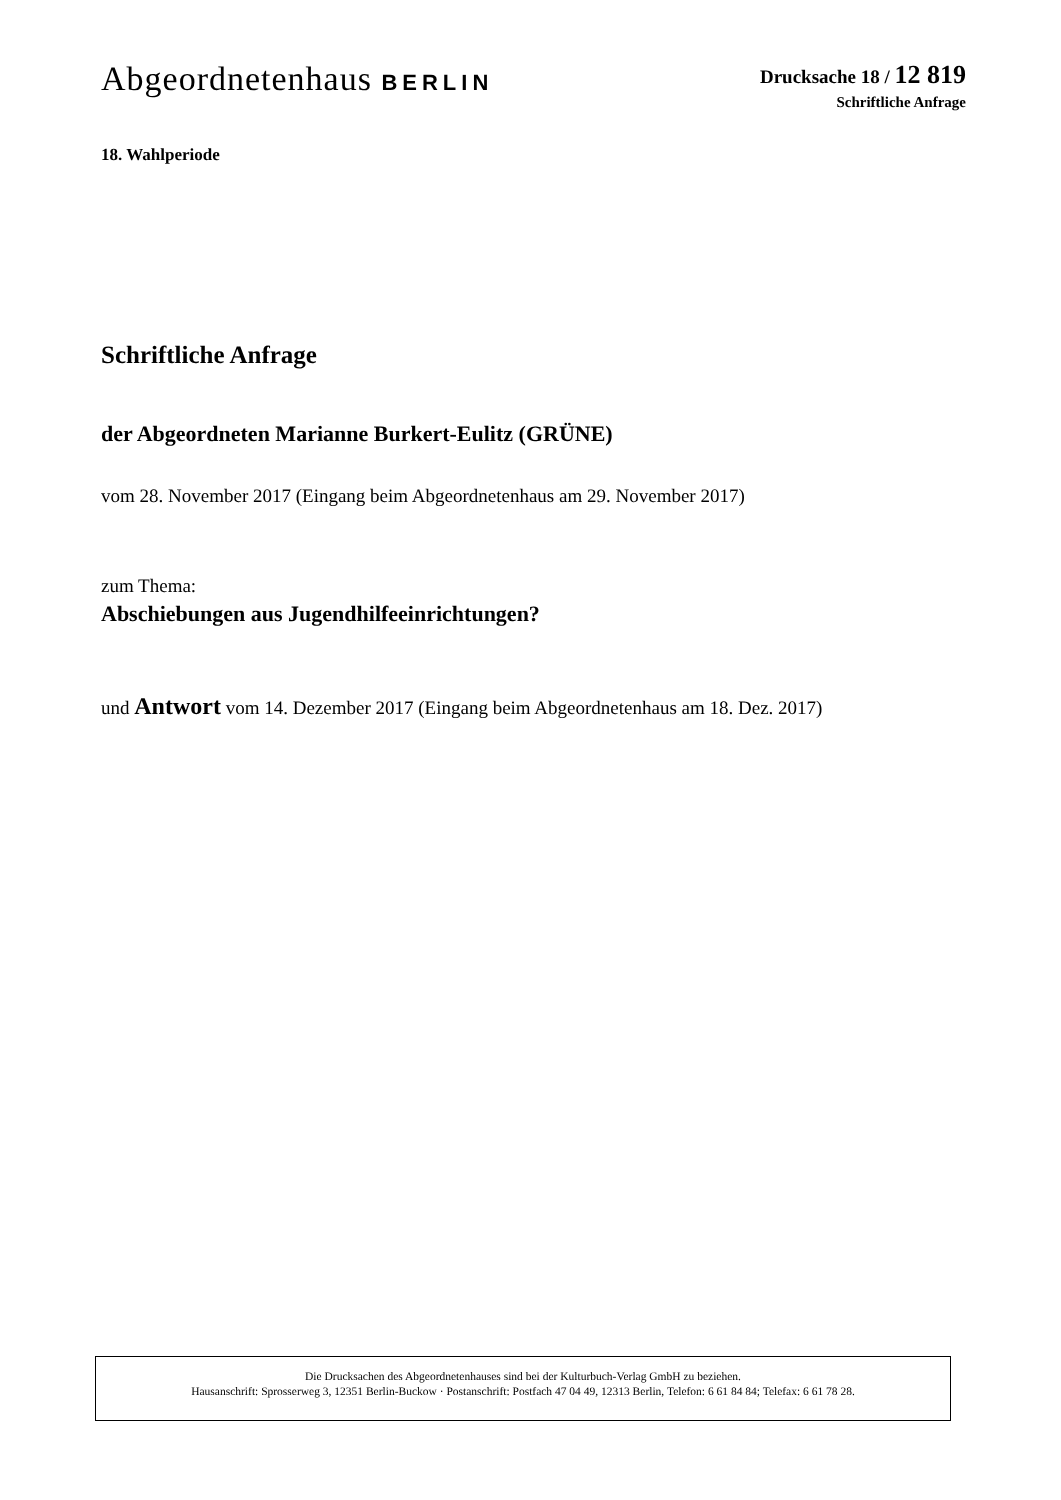Abgeordnetenhaus BERLIN
Drucksache 18 / 12 819
Schriftliche Anfrage
18. Wahlperiode
Schriftliche Anfrage
der Abgeordneten Marianne Burkert-Eulitz (GRÜNE)
vom 28. November 2017 (Eingang beim Abgeordnetenhaus am 29. November 2017)
zum Thema:
Abschiebungen aus Jugendhilfeeinrichtungen?
und Antwort vom 14. Dezember 2017 (Eingang beim Abgeordnetenhaus am 18. Dez. 2017)
Die Drucksachen des Abgeordnetenhauses sind bei der Kulturbuch-Verlag GmbH zu beziehen.
Hausanschrift: Sprosserweg 3, 12351 Berlin-Buckow · Postanschrift: Postfach 47 04 49, 12313 Berlin, Telefon: 6 61 84 84; Telefax: 6 61 78 28.